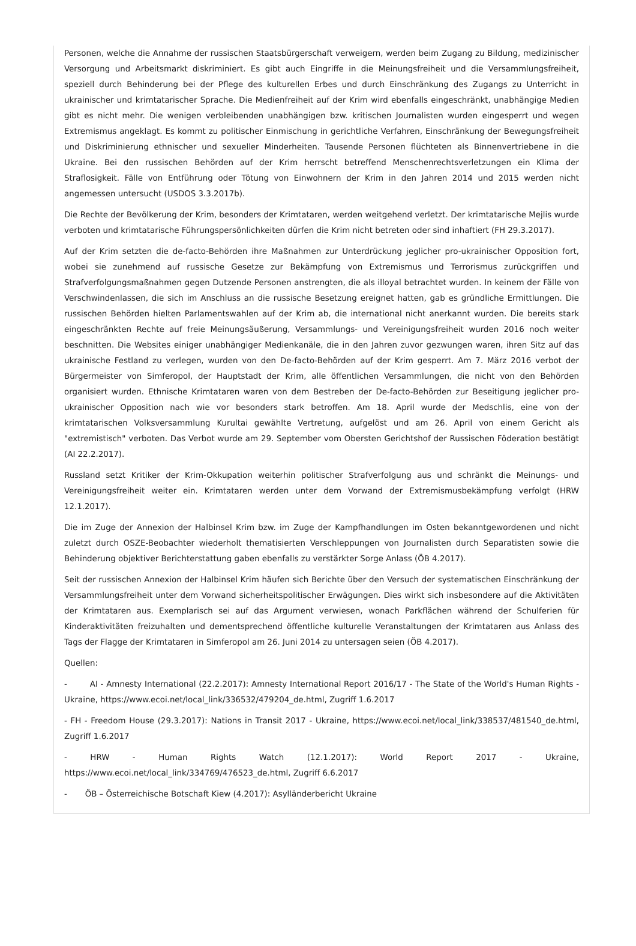Personen, welche die Annahme der russischen Staatsbürgerschaft verweigern, werden beim Zugang zu Bildung, medizinischer Versorgung und Arbeitsmarkt diskriminiert. Es gibt auch Eingriffe in die Meinungsfreiheit und die Versammlungsfreiheit, speziell durch Behinderung bei der Pflege des kulturellen Erbes und durch Einschränkung des Zugangs zu Unterricht in ukrainischer und krimtatarischer Sprache. Die Medienfreiheit auf der Krim wird ebenfalls eingeschränkt, unabhängige Medien gibt es nicht mehr. Die wenigen verbleibenden unabhängigen bzw. kritischen Journalisten wurden eingesperrt und wegen Extremismus angeklagt. Es kommt zu politischer Einmischung in gerichtliche Verfahren, Einschränkung der Bewegungsfreiheit und Diskriminierung ethnischer und sexueller Minderheiten. Tausende Personen flüchteten als Binnenvertriebene in die Ukraine. Bei den russischen Behörden auf der Krim herrscht betreffend Menschenrechtsverletzungen ein Klima der Straflosigkeit. Fälle von Entführung oder Tötung von Einwohnern der Krim in den Jahren 2014 und 2015 werden nicht angemessen untersucht (USDOS 3.3.2017b).
Die Rechte der Bevölkerung der Krim, besonders der Krimtataren, werden weitgehend verletzt. Der krimtatarische Mejlis wurde verboten und krimtatarische Führungspersönlichkeiten dürfen die Krim nicht betreten oder sind inhaftiert (FH 29.3.2017).
Auf der Krim setzten die de-facto-Behörden ihre Maßnahmen zur Unterdrückung jeglicher pro-ukrainischer Opposition fort, wobei sie zunehmend auf russische Gesetze zur Bekämpfung von Extremismus und Terrorismus zurückgriffen und Strafverfolgungsmaßnahmen gegen Dutzende Personen anstrengten, die als illoyal betrachtet wurden. In keinem der Fälle von Verschwindenlassen, die sich im Anschluss an die russische Besetzung ereignet hatten, gab es gründliche Ermittlungen. Die russischen Behörden hielten Parlamentswahlen auf der Krim ab, die international nicht anerkannt wurden. Die bereits stark eingeschränkten Rechte auf freie Meinungsäußerung, Versammlungs- und Vereinigungsfreiheit wurden 2016 noch weiter beschnitten. Die Websites einiger unabhängiger Medienkanäle, die in den Jahren zuvor gezwungen waren, ihren Sitz auf das ukrainische Festland zu verlegen, wurden von den De-facto-Behörden auf der Krim gesperrt. Am 7. März 2016 verbot der Bürgermeister von Simferopol, der Hauptstadt der Krim, alle öffentlichen Versammlungen, die nicht von den Behörden organisiert wurden. Ethnische Krimtataren waren von dem Bestreben der De-facto-Behörden zur Beseitigung jeglicher pro-ukrainischer Opposition nach wie vor besonders stark betroffen. Am 18. April wurde der Medschlis, eine von der krimtatarischen Volksversammlung Kurultai gewählte Vertretung, aufgelöst und am 26. April von einem Gericht als "extremistisch" verboten. Das Verbot wurde am 29. September vom Obersten Gerichtshof der Russischen Föderation bestätigt (AI 22.2.2017).
Russland setzt Kritiker der Krim-Okkupation weiterhin politischer Strafverfolgung aus und schränkt die Meinungs- und Vereinigungsfreiheit weiter ein. Krimtataren werden unter dem Vorwand der Extremismusbekämpfung verfolgt (HRW 12.1.2017).
Die im Zuge der Annexion der Halbinsel Krim bzw. im Zuge der Kampfhandlungen im Osten bekanntgewordenen und nicht zuletzt durch OSZE-Beobachter wiederholt thematisierten Verschleppungen von Journalisten durch Separatisten sowie die Behinderung objektiver Berichterstattung gaben ebenfalls zu verstärkter Sorge Anlass (ÖB 4.2017).
Seit der russischen Annexion der Halbinsel Krim häufen sich Berichte über den Versuch der systematischen Einschränkung der Versammlungsfreiheit unter dem Vorwand sicherheitspolitischer Erwägungen. Dies wirkt sich insbesondere auf die Aktivitäten der Krimtataren aus. Exemplarisch sei auf das Argument verwiesen, wonach Parkflächen während der Schulferien für Kinderaktivitäten freizuhalten und dementsprechend öffentliche kulturelle Veranstaltungen der Krimtataren aus Anlass des Tags der Flagge der Krimtataren in Simferopol am 26. Juni 2014 zu untersagen seien (ÖB 4.2017).
Quellen:
- AI - Amnesty International (22.2.2017): Amnesty International Report 2016/17 - The State of the World's Human Rights - Ukraine, https://www.ecoi.net/local_link/336532/479204_de.html, Zugriff 1.6.2017
- FH - Freedom House (29.3.2017): Nations in Transit 2017 - Ukraine, https://www.ecoi.net/local_link/338537/481540_de.html, Zugriff 1.6.2017
- HRW - Human Rights Watch (12.1.2017): World Report 2017 - Ukraine, https://www.ecoi.net/local_link/334769/476523_de.html, Zugriff 6.6.2017
- ÖB – Österreichische Botschaft Kiew (4.2017): Asylländerbericht Ukraine